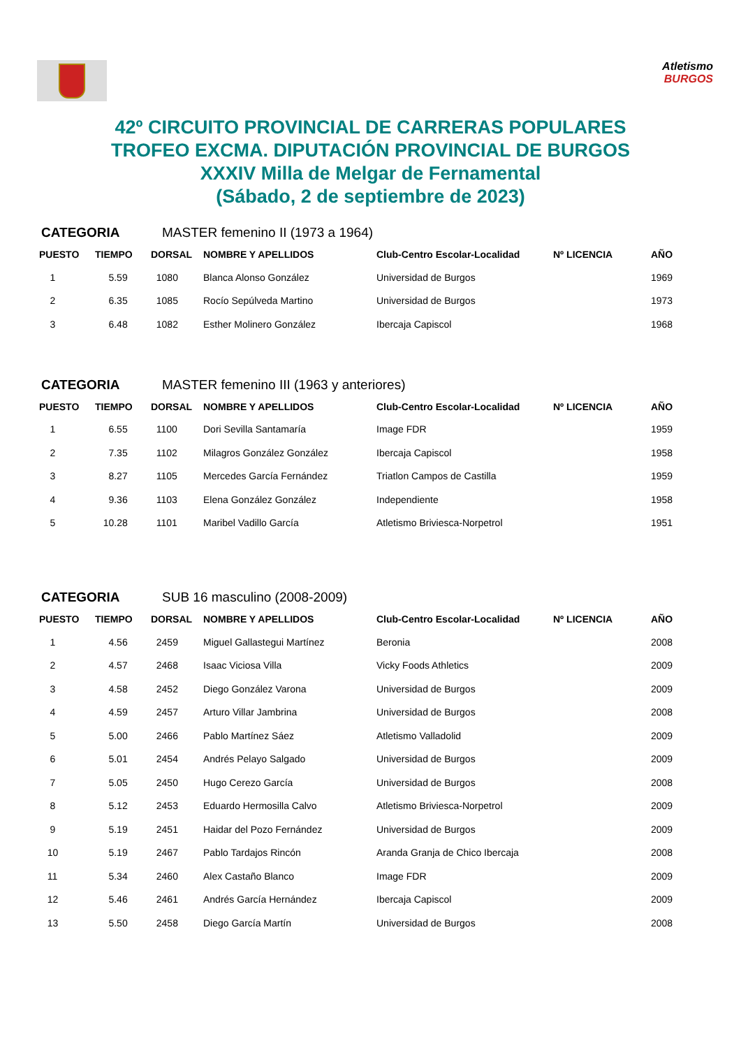Atletismo
BURGOS
42º CIRCUITO PROVINCIAL DE CARRERAS POPULARES
TROFEO EXCMA. DIPUTACIÓN PROVINCIAL DE BURGOS
XXXIV Milla de Melgar de Fernamental
(Sábado, 2 de septiembre de 2023)
CATEGORIA MASTER femenino II (1973 a 1964)
| PUESTO | TIEMPO | DORSAL | NOMBRE Y APELLIDOS | Club-Centro Escolar-Localidad | Nº LICENCIA | AÑO |
| --- | --- | --- | --- | --- | --- | --- |
| 1 | 5.59 | 1080 | Blanca Alonso González | Universidad de Burgos | | 1969 |
| 2 | 6.35 | 1085 | Rocío Sepúlveda Martino | Universidad de Burgos | | 1973 |
| 3 | 6.48 | 1082 | Esther Molinero González | Ibercaja Capiscol | | 1968 |
CATEGORIA MASTER femenino III (1963 y anteriores)
| PUESTO | TIEMPO | DORSAL | NOMBRE Y APELLIDOS | Club-Centro Escolar-Localidad | Nº LICENCIA | AÑO |
| --- | --- | --- | --- | --- | --- | --- |
| 1 | 6.55 | 1100 | Dori Sevilla Santamaría | Image FDR | | 1959 |
| 2 | 7.35 | 1102 | Milagros González González | Ibercaja Capiscol | | 1958 |
| 3 | 8.27 | 1105 | Mercedes García Fernández | Triatlon Campos de Castilla | | 1959 |
| 4 | 9.36 | 1103 | Elena González González | Independiente | | 1958 |
| 5 | 10.28 | 1101 | Maribel Vadillo García | Atletismo Briviesca-Norpetrol | | 1951 |
CATEGORIA SUB 16 masculino (2008-2009)
| PUESTO | TIEMPO | DORSAL | NOMBRE Y APELLIDOS | Club-Centro Escolar-Localidad | Nº LICENCIA | AÑO |
| --- | --- | --- | --- | --- | --- | --- |
| 1 | 4.56 | 2459 | Miguel Gallastegui Martínez | Beronia | | 2008 |
| 2 | 4.57 | 2468 | Isaac Viciosa Villa | Vicky Foods Athletics | | 2009 |
| 3 | 4.58 | 2452 | Diego González Varona | Universidad de Burgos | | 2009 |
| 4 | 4.59 | 2457 | Arturo Villar Jambrina | Universidad de Burgos | | 2008 |
| 5 | 5.00 | 2466 | Pablo Martínez Sáez | Atletismo Valladolid | | 2009 |
| 6 | 5.01 | 2454 | Andrés Pelayo Salgado | Universidad de Burgos | | 2009 |
| 7 | 5.05 | 2450 | Hugo Cerezo García | Universidad de Burgos | | 2008 |
| 8 | 5.12 | 2453 | Eduardo Hermosilla Calvo | Atletismo Briviesca-Norpetrol | | 2009 |
| 9 | 5.19 | 2451 | Haidar del Pozo Fernández | Universidad de Burgos | | 2009 |
| 10 | 5.19 | 2467 | Pablo Tardajos Rincón | Aranda Granja de Chico Ibercaja | | 2008 |
| 11 | 5.34 | 2460 | Alex Castaño Blanco | Image FDR | | 2009 |
| 12 | 5.46 | 2461 | Andrés García Hernández | Ibercaja Capiscol | | 2009 |
| 13 | 5.50 | 2458 | Diego García Martín | Universidad de Burgos | | 2008 |